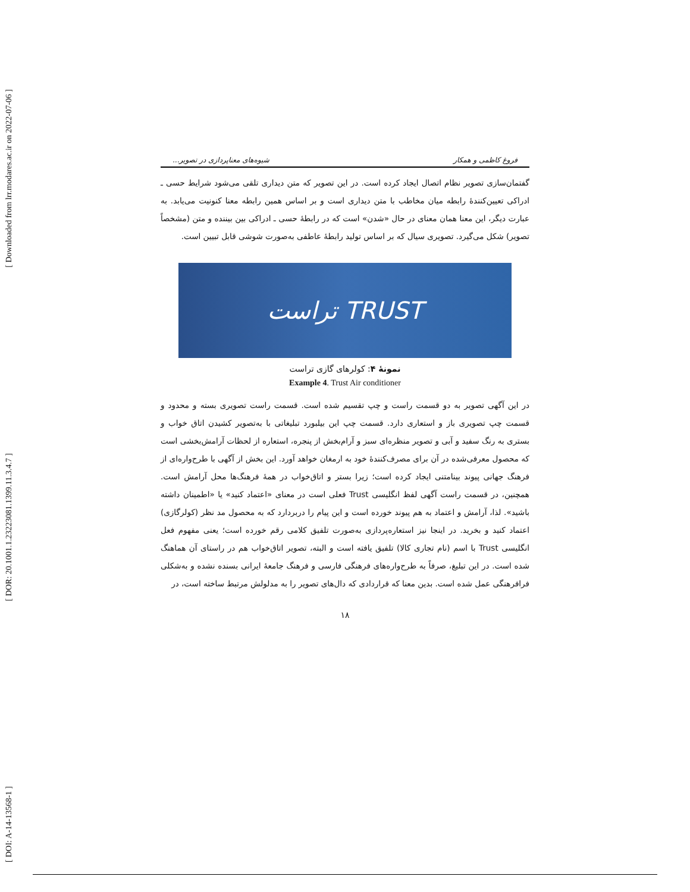[ Downloaded from lrr.modares.ac.ir on 2022-07-06 ]
[ DOR: 20.1001.1.23223081.1399.11.3.4.7 ]
[ DOI: A-14-13568-1 ]
فروغ کاظمی و همکار شیوه‌های معناپردازی در تصویر...
گفتمان‌سازی تصویر نظام اتصال ایجاد کرده است. در این تصویر که متن دیداری تلقی می‌شود شرایط حسی ـ ادراکی تعیین‌کنندهٔ رابطه میان مخاطب با متن دیداری است و بر اساس همین رابطه معنا کنونیت می‌یابد. به عبارت دیگر، این معنا همان معنای در حال «شدن» است که در رابطهٔ حسی ـ ادراکی بین بیننده و متن (مشخصاً تصویر) شکل می‌گیرد. تصویری سیال که بر اساس تولید رابطهٔ عاطفی به‌صورت شوشی قابل تبیین است.
TRUST تراست
نمونهٔ ۴: کولرهای گازی تراست
Example 4. Trust Air conditioner
در این آگهی تصویر به دو قسمت راست و چپ تقسیم شده است. قسمت راست تصویری بسته و محدود و قسمت چپ تصویری باز و استعاری دارد. قسمت چپ این بیلبورد تبلیغاتی با به‌تصویر کشیدن اتاق خواب و بستری به رنگ سفید و آبی و تصویر منظره‌ای سبز و آرام‌بخش از پنجره، استعاره از لحظات آرامش‌بخشی است که محصول معرفی‌شده در آن برای مصرف‌کنندهٔ خود به ارمغان خواهد آورد. این بخش از آگهی با طرح‌واره‌ای از فرهنگ جهانی پیوند بینامتنی ایجاد کرده است؛ زیرا بستر و اتاق‌خواب در همهٔ فرهنگ‌ها محل آرامش است. همچنین، در قسمت راست آگهی لفظ انگلیسی Trust فعلی است در معنای «اعتماد کنید» یا «اطمینان داشته باشید». لذا، آرامش و اعتماد به هم پیوند خورده است و این پیام را دربردارد که به محصول مد نظر (کولرگازی) اعتماد کنید و بخرید. در اینجا نیز استعاره‌پردازی به‌صورت تلفیق کلامی رقم خورده است؛ یعنی مفهوم فعل انگلیسی Trust با اسم (نام تجاری کالا) تلفیق یافته است و البته، تصویر اتاق‌خواب هم در راستای آن هماهنگ شده است. در این تبلیغ، صرفاً به طرح‌واره‌های فرهنگی فارسی و فرهنگ جامعهٔ ایرانی بسنده نشده و به‌شکلی فرافرهنگی عمل شده است. بدین معنا که قراردادی که دال‌های تصویر را به مدلولش مرتبط ساخته است، در
۱۸